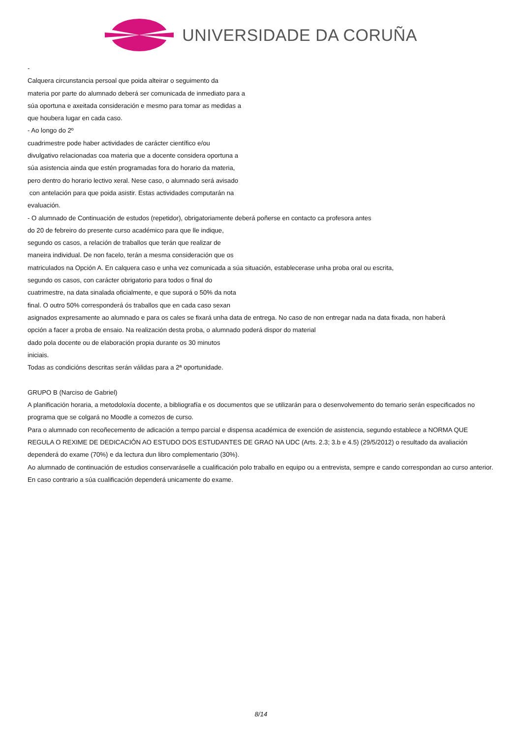UNIVERSIDADE DA CORUÑA
-
Calquera circunstancia persoal que poida alteirar o seguimento da
materia por parte do alumnado deberá ser comunicada de inmediato para a
súa oportuna e axeitada consideración e mesmo para tomar as medidas a
que houbera lugar en cada caso.
- Ao longo do 2º
cuadrimestre pode haber actividades de carácter científico e/ou
divulgativo relacionadas coa materia que a docente considera oportuna a
súa asistencia ainda que estén programadas fora do horario da materia,
pero dentro do horario lectivo xeral. Nese caso, o alumnado será avisado
con antelación para que poida asistir. Estas actividades computarán na
evaluación.
- O alumnado de Continuación de estudos (repetidor), obrigatoriamente deberá poñerse en contacto ca profesora antes
do 20 de febreiro do presente curso académico para que lle indique,
segundo os casos, a relación de traballos que terán que realizar de
maneira individual. De non facelo, terán a mesma consideración que os
matriculados na Opción A. En calquera caso e unha vez comunicada a súa situación, establecerase unha proba oral ou escrita,
segundo os casos, con carácter obrigatorio para todos o final do
cuatrimestre, na data sinalada oficialmente, e que suporá o 50% da nota
final. O outro 50% corresponderá ós traballos que en cada caso sexan
asignados expresamente ao alumnado e para os cales se fixará unha data de entrega. No caso de non entregar nada na data fixada, non haberá
opción a facer a proba de ensaio. Na realización desta proba, o alumnado poderá dispor do material
dado pola docente ou de elaboración propia durante os 30 minutos
iniciais.
Todas as condicións descritas serán válidas para a 2ª oportunidade.
GRUPO B (Narciso de Gabriel)
A planificación horaria, a metodoloxía docente, a bibliografía e os documentos que se utilizarán para o desenvolvemento do temario serán especificados no programa que se colgará no Moodle a comezos de curso.
Para o alumnado con recoñecemento de adicación a tempo parcial e dispensa académica de exención de asistencia, segundo establece a NORMA QUE REGULA O REXIME DE DEDICACIÓN AO ESTUDO DOS ESTUDANTES DE GRAO NA UDC (Arts. 2.3; 3.b e 4.5) (29/5/2012) o resultado da avaliación dependerá do exame (70%) e da lectura dun libro complementario (30%).
Ao alumnado de continuación de estudios conservaráselle a cualificación polo traballo en equipo ou a entrevista, sempre e cando correspondan ao curso anterior. En caso contrario a súa cualificación dependerá unicamente do exame.
8/14